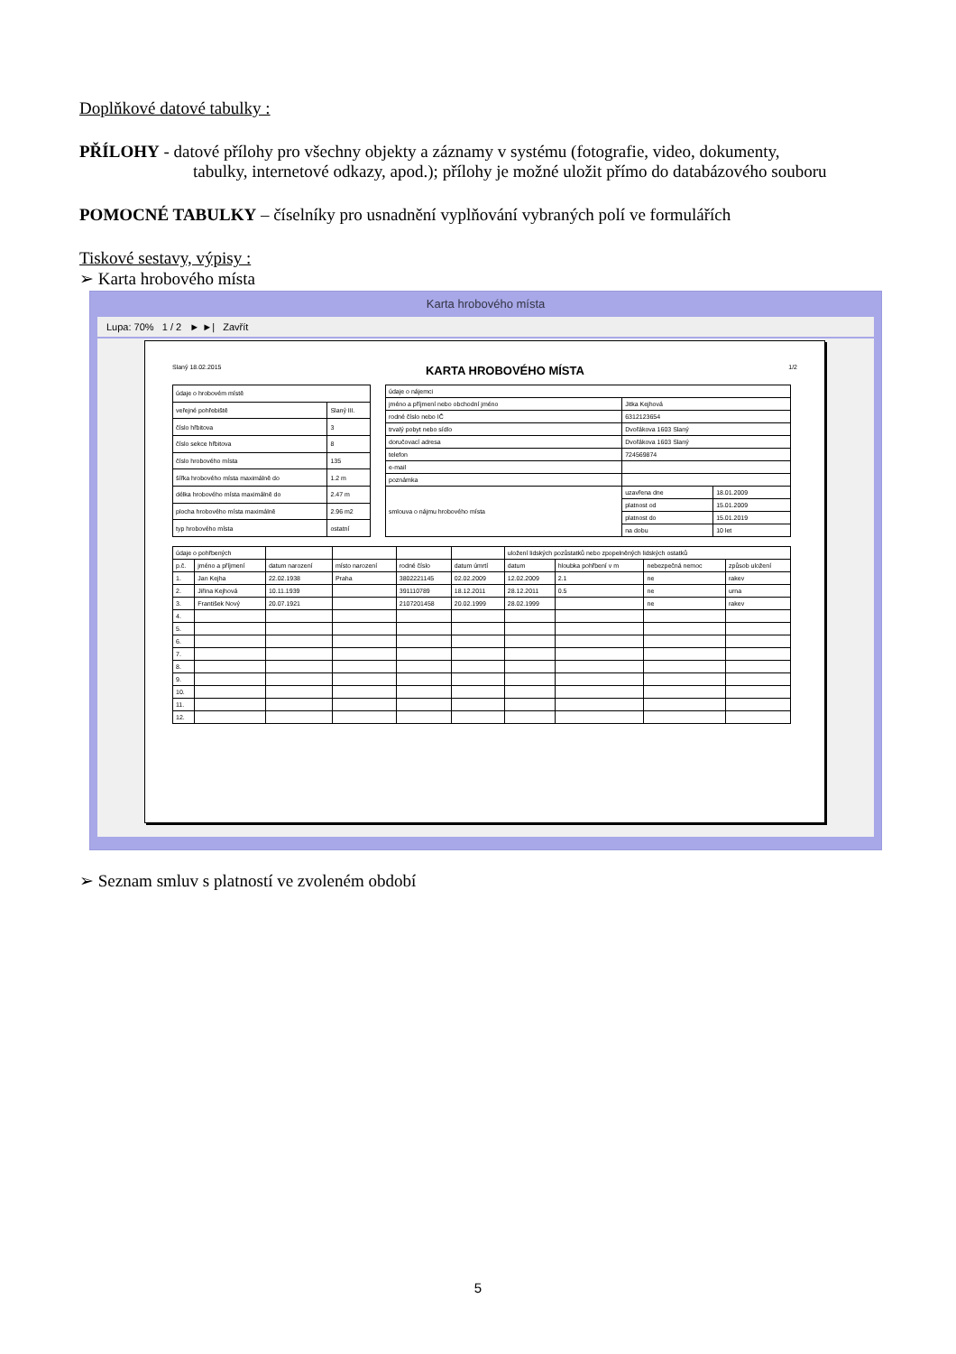Doplňkové datové tabulky :
PŘÍLOHY - datové přílohy pro všechny objekty a záznamy v systému (fotografie, video, dokumenty,
tabulky, internetové odkazy, apod.); přílohy je možné uložit přímo do databázového souboru
POMOCNÉ TABULKY – číselníky pro usnadnění vyplňování vybraných polí ve formulářích
Tiskové sestavy, výpisy :
➢ Karta hrobového místa
Karta hrobového místa
Lupa: 70% 1 / 2 ► ►| Zavřít
Slaný 18.02.2015 KARTA HROBOVÉHO MÍSTA 1/2
| údaje o hrobovém místě | |
| --- | --- |
| veřejné pohřebiště | Slaný III. |
| číslo hřbitova | 3 |
| číslo sekce hřbitova | 8 |
| číslo hrobového místa | 135 |
| šířka hrobového místa maximálně do | 1.2 m |
| délka hrobového místa maximálně do | 2.47 m |
| plocha hrobového místa maximálně | 2.96 m2 |
| typ hrobového místa | ostatní |
| údaje o nájemci | | |
| --- | --- | --- |
| jméno a příjmení nebo obchodní jméno | Jitka Kejhová | |
| rodné číslo nebo IČ | 6312123654 | |
| trvalý pobyt nebo sídlo | Dvořákova 1603 Slaný | |
| doručovací adresa | Dvořákova 1603 Slaný | |
| telefon | 724569874 | |
| e-mail | | |
| poznámka | | |
| smlouva o nájmu hrobového místa | uzavřena dne | 18.01.2009 |
| | platnost od | 15.01.2009 |
| | platnost do | 15.01.2019 |
| | na dobu | 10 let |
| údaje o pohřbených | | | | | | uložení lidských pozůstatků nebo zpopelněných lidských ostatků | | | |
| --- | --- | --- | --- | --- | --- | --- | --- | --- | --- |
| p.č. | jméno a příjmení | datum narození | místo narození | rodné číslo | datum úmrtí | datum | hloubka pohřbení v m | nebezpečná nemoc | způsob uložení |
| 1. | Jan Kejha | 22.02.1938 | Praha | 3802221145 | 02.02.2009 | 12.02.2009 | 2.1 | ne | rakev |
| 2. | Jiřina Kejhová | 10.11.1939 | | 391110789 | 18.12.2011 | 28.12.2011 | 0.5 | ne | urna |
| 3. | František Nový | 20.07.1921 | | 2107201458 | 20.02.1999 | 28.02.1999 | | ne | rakev |
| 4. | | | | | | | | | |
| 5. | | | | | | | | | |
| 6. | | | | | | | | | |
| 7. | | | | | | | | | |
| 8. | | | | | | | | | |
| 9. | | | | | | | | | |
| 10. | | | | | | | | | |
| 11. | | | | | | | | | |
| 12. | | | | | | | | | |
➢ Seznam smluv s platností ve zvoleném období
5